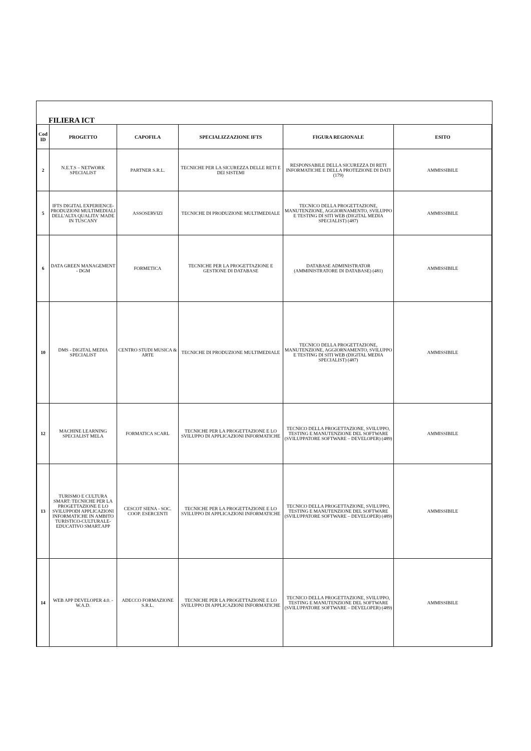FILIERA ICT
| Cod ID | PROGETTO | CAPOFILA | SPECIALIZZAZIONE IFTS | FIGURA REGIONALE | ESITO |
| --- | --- | --- | --- | --- | --- |
| 2 | N.E.T.S – NETWORK SPECIALIST | PARTNER S.R.L. | TECNICHE PER LA SICUREZZA DELLE RETI E DEI SISTEMI | RESPONSABILE DELLA SICUREZZA DI RETI INFORMATICHE E DELLA PROTEZIONE DI DATI (179) | AMMISSIBILE |
| 5 | IFTS DIGITAL EXPERIENCE-PRODUZIONI MULTIMEDIALI DELL'ALTA QUALITA' MADE IN TUSCANY | ASSOSERVIZI | TECNICHE DI PRODUZIONE MULTIMEDIALE | TECNICO DELLA PROGETTAZIONE, MANUTENZIONE, AGGIORNAMENTO, SVILUPPO E TESTING DI SITI WEB (DIGITAL MEDIA SPECIALIST) (487) | AMMISSIBILE |
| 6 | DATA GREEN MANAGEMENT - DGM | FORMETICA | TECNICHE PER LA PROGETTAZIONE E GESTIONE DI DATABASE | DATABASE ADMINISTRATOR (AMMINISTRATORE DI DATABASE) (481) | AMMISSIBILE |
| 10 | DMS - DIGITAL MEDIA SPECIALIST | CENTRO STUDI MUSICA & ARTE | TECNICHE DI PRODUZIONE MULTIMEDIALE | TECNICO DELLA PROGETTAZIONE, MANUTENZIONE, AGGIORNAMENTO, SVILUPPO E TESTING DI SITI WEB (DIGITAL MEDIA SPECIALIST) (487) | AMMISSIBILE |
| 12 | MACHINE LEARNING SPECIALIST MELA | FORMATICA SCARL | TECNICHE PER LA PROGETTAZIONE E LO SVILUPPO DI APPLICAZIONI INFORMATICHE | TECNICO DELLA PROGETTAZIONE, SVILUPPO, TESTING E MANUTENZIONE DEL SOFTWARE (SVILUPPATORE SOFTWARE – DEVELOPER) (489) | AMMISSIBILE |
| 13 | TURISMO E CULTURA SMART: TECNICHE PER LA PROGETTAZIONE E LO SVILUPPODI APPLICAZIONI INFORMATICHE IN AMBITO TURISTICO-CULTURALE-EDUCATIVO SMART.APP | CESCOT SIENA - SOC. COOP. ESERCENTI | TECNICHE PER LA PROGETTAZIONE E LO SVILUPPO DI APPLICAZIONI INFORMATICHE | TECNICO DELLA PROGETTAZIONE, SVILUPPO, TESTING E MANUTENZIONE DEL SOFTWARE (SVILUPPATORE SOFTWARE – DEVELOPER) (489) | AMMISSIBILE |
| 14 | WEB APP DEVELOPER 4.0. - W.A.D. | ADECCO FORMAZIONE S.R.L. | TECNICHE PER LA PROGETTAZIONE E LO SVILUPPO DI APPLICAZIONI INFORMATICHE | TECNICO DELLA PROGETTAZIONE, SVILUPPO, TESTING E MANUTENZIONE DEL SOFTWARE (SVILUPPATORE SOFTWARE – DEVELOPER) (489) | AMMISSIBILE |